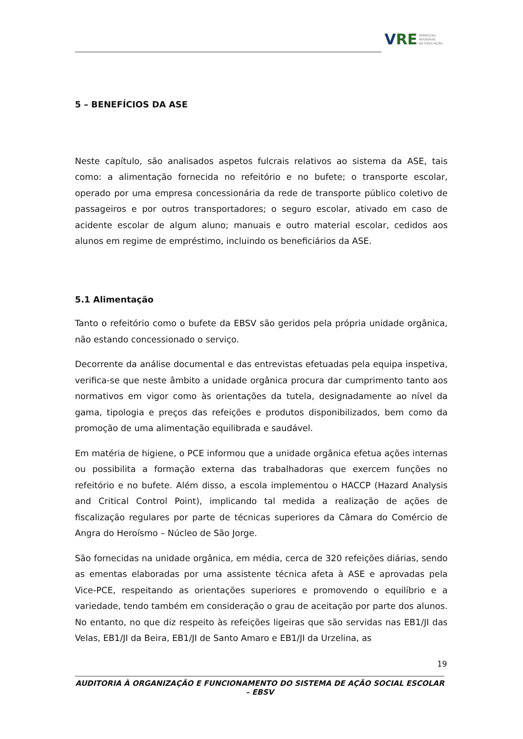VRE
INSPEÇÃO
REGIONAL
DA EDUCAÇÃO
5 – BENEFÍCIOS DA ASE
Neste capítulo, são analisados aspetos fulcrais relativos ao sistema da ASE, tais como: a alimentação fornecida no refeitório e no bufete; o transporte escolar, operado por uma empresa concessionária da rede de transporte público coletivo de passageiros e por outros transportadores; o seguro escolar, ativado em caso de acidente escolar de algum aluno; manuais e outro material escolar, cedidos aos alunos em regime de empréstimo, incluindo os beneficiários da ASE.
5.1 Alimentação
Tanto o refeitório como o bufete da EBSV são geridos pela própria unidade orgânica, não estando concessionado o serviço.
Decorrente da análise documental e das entrevistas efetuadas pela equipa inspetiva, verifica-se que neste âmbito a unidade orgânica procura dar cumprimento tanto aos normativos em vigor como às orientações da tutela, designadamente ao nível da gama, tipologia e preços das refeições e produtos disponibilizados, bem como da promoção de uma alimentação equilibrada e saudável.
Em matéria de higiene, o PCE informou que a unidade orgânica efetua ações internas ou possibilita a formação externa das trabalhadoras que exercem funções no refeitório e no bufete. Além disso, a escola implementou o HACCP (Hazard Analysis and Critical Control Point), implicando tal medida a realização de ações de fiscalização regulares por parte de técnicas superiores da Câmara do Comércio de Angra do Heroísmo – Núcleo de São Jorge.
São fornecidas na unidade orgânica, em média, cerca de 320 refeições diárias, sendo as ementas elaboradas por uma assistente técnica afeta à ASE e aprovadas pela Vice-PCE, respeitando as orientações superiores e promovendo o equilíbrio e a variedade, tendo também em consideração o grau de aceitação por parte dos alunos. No entanto, no que diz respeito às refeições ligeiras que são servidas nas EB1/JI das Velas, EB1/JI da Beira, EB1/JI de Santo Amaro e EB1/JI da Urzelina, as
19
AUDITORIA À ORGANIZAÇÃO E FUNCIONAMENTO DO SISTEMA DE AÇÃO SOCIAL ESCOLAR – EBSV